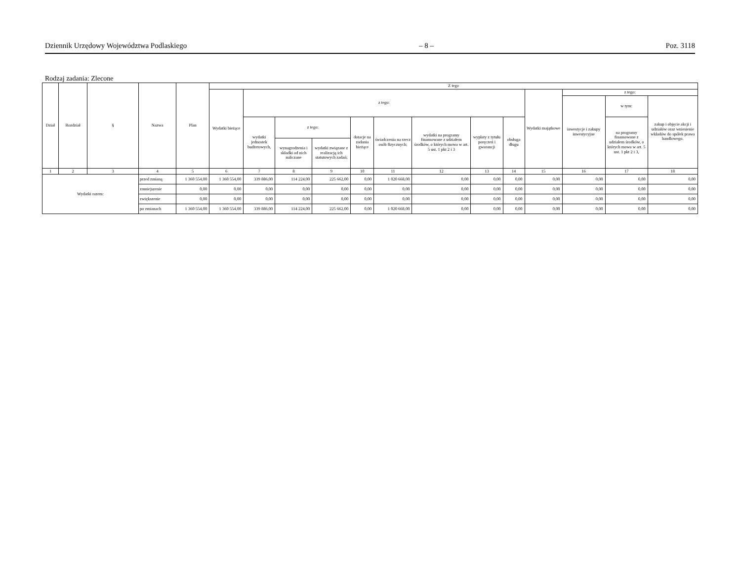Dziennik Urzędowy Województwa Podlaskiego – 8 – Poz. 3118
Rodzaj zadania: Zlecone
| Dział | Rozdział | § | Nazwa | Plan | Z tego | | | | | | | | | | | | |
| --- | --- | --- | --- | --- | --- | --- | --- | --- | --- | --- | --- | --- | --- | --- | --- | --- | --- |
| | | | | | Wydatki bieżące | z tego: | | | | | | | | Wydatki majątkowe | z tego: | | |
| | | | | | | | | | | | | | | | inwestycje i zakupy inwestycyjne | w tym: | zakup i objęcie akcji i udziałów oraz wniesienie wkładów do spółek prawa handlowego. |
| | | | | | | wydatki jednostek budżetowych, | z tego: | | dotacje na zadania bieżące | świadczenia na rzecz osób fizycznych; | wydatki na programy finansowane z udziałem środków, o których mowa w art. 5 ust. 1 pkt 2 i 3 | wypłaty z tytułu poręczeń i gwarancji | obsługa długu | | | na programy finansowane z udziałem środków, o których mowa w art. 5 ust. 1 pkt 2 i 3, | |
| | | | | | | | wynagrodzenia i składki od nich naliczane | wydatki związane z realizacją ich statutowych zadań; | | | | | | | | | |
| 1 | 2 | 3 | 4 | 5 | 6 | 7 | 8 | 9 | 10 | 11 | 12 | 13 | 14 | 15 | 16 | 17 | 18 |
| Wydatki razem: | | | przed zmianą | 1 360 554,00 | 1 360 554,00 | 339 886,00 | 114 224,00 | 225 662,00 | 0,00 | 1 020 668,00 | 0,00 | 0,00 | 0,00 | 0,00 | 0,00 | 0,00 | 0,00 |
| | | | zmniejszenie | 0,00 | 0,00 | 0,00 | 0,00 | 0,00 | 0,00 | 0,00 | 0,00 | 0,00 | 0,00 | 0,00 | 0,00 | 0,00 | 0,00 |
| | | | zwiększenie | 0,00 | 0,00 | 0,00 | 0,00 | 0,00 | 0,00 | 0,00 | 0,00 | 0,00 | 0,00 | 0,00 | 0,00 | 0,00 | 0,00 |
| | | | po zmianach | 1 360 554,00 | 1 360 554,00 | 339 886,00 | 114 224,00 | 225 662,00 | 0,00 | 1 020 668,00 | 0,00 | 0,00 | 0,00 | 0,00 | 0,00 | 0,00 | 0,00 |